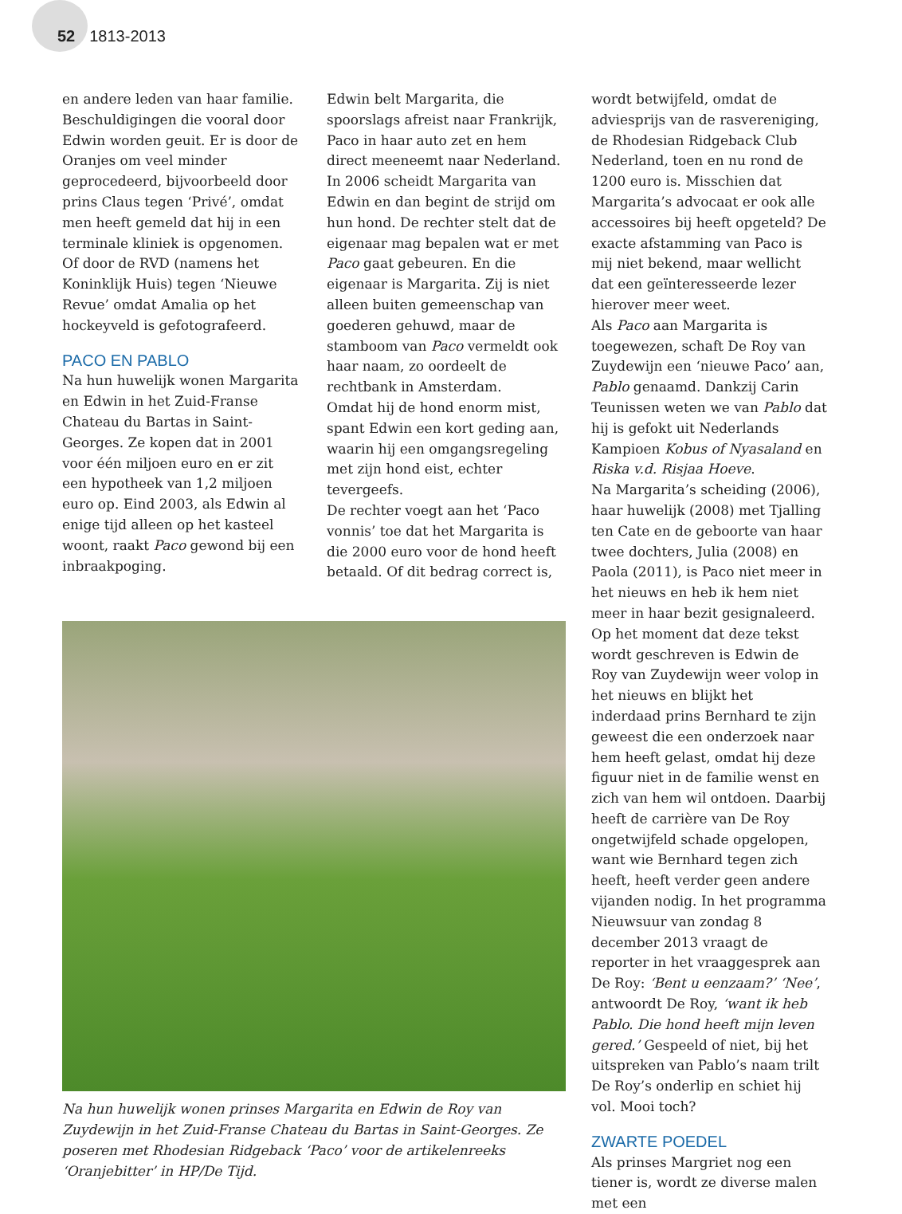52 1813-2013
en andere leden van haar familie. Beschuldigingen die vooral door Edwin worden geuit. Er is door de Oranjes om veel minder geprocedeerd, bijvoorbeeld door prins Claus tegen ‘Privé’, omdat men heeft gemeld dat hij in een terminale kliniek is opgenomen. Of door de RVD (namens het Koninklijk Huis) tegen ‘Nieuwe Revue’ omdat Amalia op het hockeyveld is gefotografeerd.
PACO EN PABLO
Na hun huwelijk wonen Margarita en Edwin in het Zuid-Franse Chateau du Bartas in Saint-Georges. Ze kopen dat in 2001 voor één miljoen euro en er zit een hypotheek van 1,2 miljoen euro op. Eind 2003, als Edwin al enige tijd alleen op het kasteel woont, raakt Paco gewond bij een inbraakpoging.
Edwin belt Margarita, die spoorslags afreist naar Frankrijk, Paco in haar auto zet en hem direct meeneemt naar Nederland.
In 2006 scheidt Margarita van Edwin en dan begint de strijd om hun hond. De rechter stelt dat de eigenaar mag bepalen wat er met Paco gaat gebeuren. En die eigenaar is Margarita. Zij is niet alleen buiten gemeenschap van goederen gehuwd, maar de stamboom van Paco vermeldt ook haar naam, zo oordeelt de rechtbank in Amsterdam.
Omdat hij de hond enorm mist, spant Edwin een kort geding aan, waarin hij een omgangsregeling met zijn hond eist, echter tevergeefs.
De rechter voegt aan het ‘Paco vonnis’ toe dat het Margarita is die 2000 euro voor de hond heeft betaald. Of dit bedrag correct is,
Na hun huwelijk wonen prinses Margarita en Edwin de Roy van Zuydewijn in het Zuid-Franse Chateau du Bartas in Saint-Georges. Ze poseren met Rhodesian Ridgeback ‘Paco’ voor de artikelenreeks ‘Oranjebitter’ in HP/De Tijd.
wordt betwijfeld, omdat de adviesprijs van de rasvereniging, de Rhodesian Ridgeback Club Nederland, toen en nu rond de 1200 euro is. Misschien dat Margarita’s advocaat er ook alle accessoires bij heeft opgeteld? De exacte afstamming van Paco is mij niet bekend, maar wellicht dat een geïnteresseerde lezer hierover meer weet.
Als Paco aan Margarita is toegewezen, schaft De Roy van Zuydewijn een ‘nieuwe Paco’ aan, Pablo genaamd. Dankzij Carin Teunissen weten we van Pablo dat hij is gefokt uit Nederlands Kampioen Kobus of Nyasaland en Riska v.d. Risjaa Hoeve.
Na Margarita’s scheiding (2006), haar huwelijk (2008) met Tjalling ten Cate en de geboorte van haar twee dochters, Julia (2008) en Paola (2011), is Paco niet meer in het nieuws en heb ik hem niet meer in haar bezit gesignaleerd.
Op het moment dat deze tekst wordt geschreven is Edwin de Roy van Zuydewijn weer volop in het nieuws en blijkt het inderdaad prins Bernhard te zijn geweest die een onderzoek naar hem heeft gelast, omdat hij deze figuur niet in de familie wenst en zich van hem wil ontdoen. Daarbij heeft de carrière van De Roy ongetwijfeld schade opgelopen, want wie Bernhard tegen zich heeft, heeft verder geen andere vijanden nodig. In het programma Nieuwsuur van zondag 8 december 2013 vraagt de reporter in het vraaggesprek aan De Roy: ‘Bent u eenzaam?’ ‘Nee’, antwoordt De Roy, ‘want ik heb Pablo. Die hond heeft mijn leven gered.’ Gespeeld of niet, bij het uitspreken van Pablo’s naam trilt De Roy’s onderlip en schiet hij vol. Mooi toch?
ZWARTE POEDEL
Als prinses Margriet nog een tiener is, wordt ze diverse malen met een